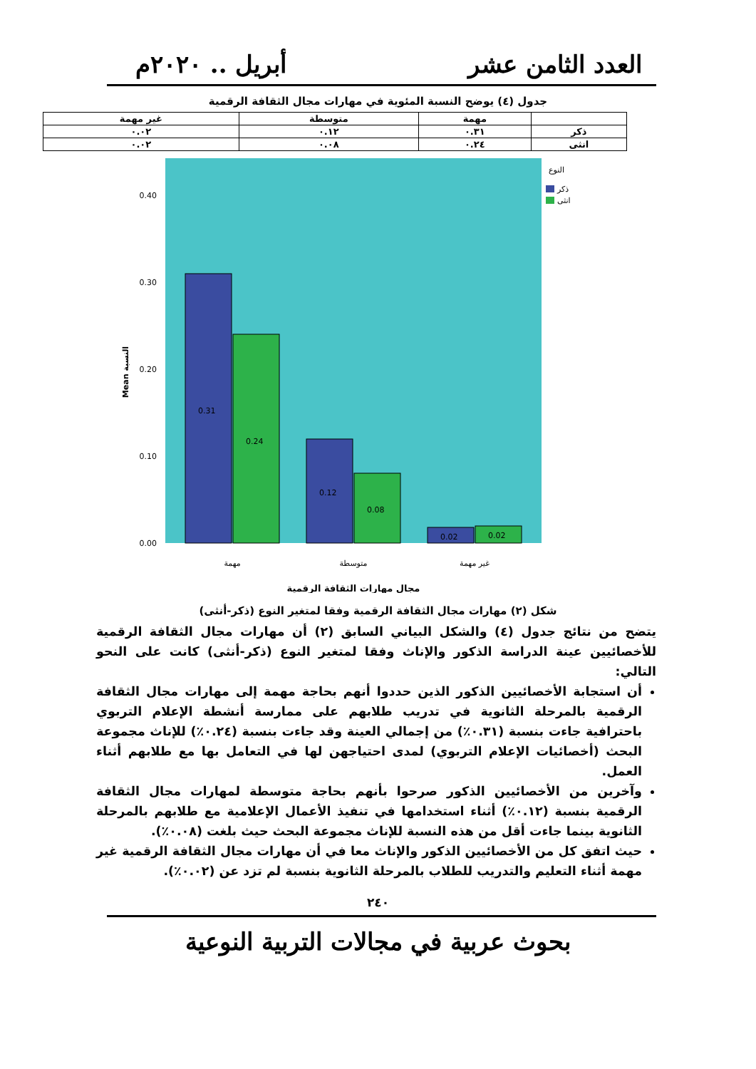العدد الثامن عشر أبريل .. ٢٠٢٠م
جدول (٤) يوضح النسبة المئوية في مهارات مجال الثقافة الرقمية
| | مهمة | متوسطة | غير مهمة |
| --- | --- | --- | --- |
| ذكر | ٠.٣١ | ٠.١٢ | ٠.٠٢ |
| انثى | ٠.٢٤ | ٠.٠٨ | ٠.٠٢ |
0.40
0.30
0.20
0.10
0.00
Mean النسبة
0.31
0.24
0.12
0.08
0.02
0.02
النوع
ذكر
انثى
مهمة
متوسطة
غير مهمة
مجال مهارات الثقافة الرقمية
شكل (٢) مهارات مجال الثقافة الرقمية وفقا لمتغير النوع (ذكر-أنثى)
يتضح من نتائج جدول (٤) والشكل البياني السابق (٢) أن مهارات مجال الثقافة الرقمية للأخصائيين عينة الدراسة الذكور والإناث وفقا لمتغير النوع (ذكر-أنثى) كانت على النحو التالي:
أن استجابة الأخصائيين الذكور الذين حددوا أنهم بحاجة مهمة إلى مهارات مجال الثقافة الرقمية بالمرحلة الثانوية في تدريب طلابهم على ممارسة أنشطة الإعلام التربوي باحترافية جاءت بنسبة (٠.٣١٪) من إجمالي العينة وقد جاءت بنسبة (٠.٢٤٪) للإناث مجموعة البحث (أخصائيات الإعلام التربوي) لمدى احتياجهن لها في التعامل بها مع طلابهم أثناء العمل.
وآخرين من الأخصائيين الذكور صرحوا بأنهم بحاجة متوسطة لمهارات مجال الثقافة الرقمية بنسبة (٠.١٢٪) أثناء استخدامها في تنفيذ الأعمال الإعلامية مع طلابهم بالمرحلة الثانوية بينما جاءت أقل من هذه النسبة للإناث مجموعة البحث حيث بلغت (٠.٠٨٪).
حيث اتفق كل من الأخصائيين الذكور والإناث معا في أن مهارات مجال الثقافة الرقمية غير مهمة أثناء التعليم والتدريب للطلاب بالمرحلة الثانوية بنسبة لم تزد عن (٠.٠٢٪).
٢٤٠
بحوث عربية في مجالات التربية النوعية